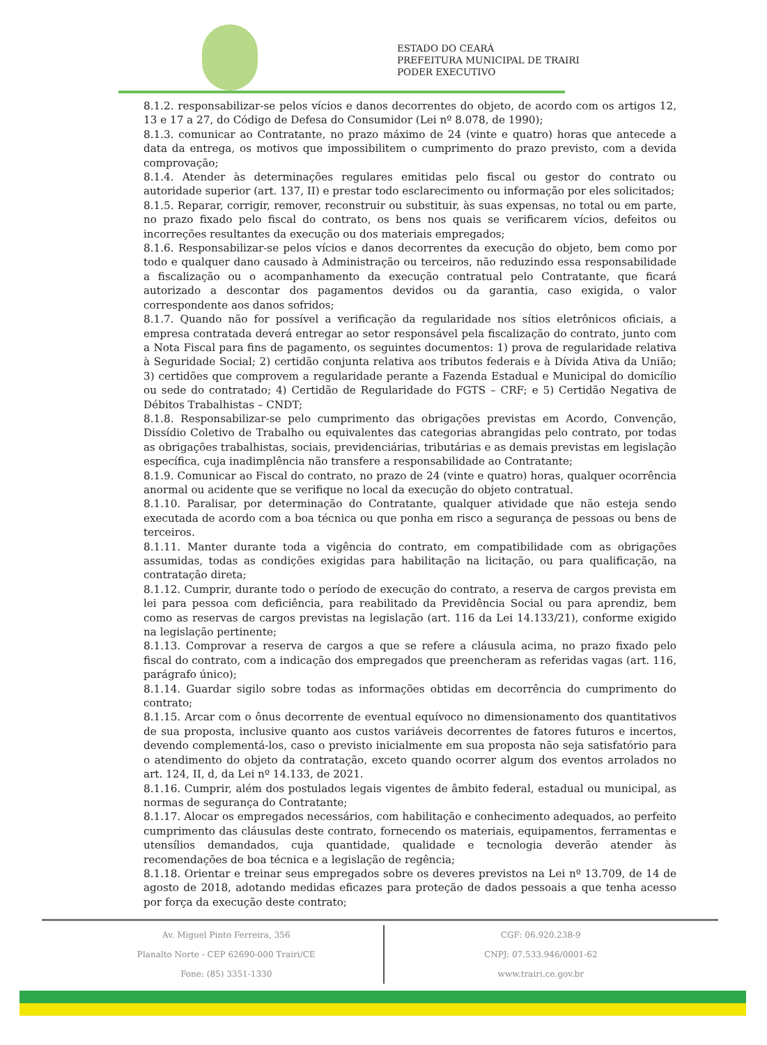ESTADO DO CEARÁ
PREFEITURA MUNICIPAL DE TRAIRI
PODER EXECUTIVO
8.1.2. responsabilizar-se pelos vícios e danos decorrentes do objeto, de acordo com os artigos 12, 13 e 17 a 27, do Código de Defesa do Consumidor (Lei nº 8.078, de 1990);
8.1.3. comunicar ao Contratante, no prazo máximo de 24 (vinte e quatro) horas que antecede a data da entrega, os motivos que impossibilitem o cumprimento do prazo previsto, com a devida comprovação;
8.1.4. Atender às determinações regulares emitidas pelo fiscal ou gestor do contrato ou autoridade superior (art. 137, II) e prestar todo esclarecimento ou informação por eles solicitados;
8.1.5. Reparar, corrigir, remover, reconstruir ou substituir, às suas expensas, no total ou em parte, no prazo fixado pelo fiscal do contrato, os bens nos quais se verificarem vícios, defeitos ou incorreções resultantes da execução ou dos materiais empregados;
8.1.6. Responsabilizar-se pelos vícios e danos decorrentes da execução do objeto, bem como por todo e qualquer dano causado à Administração ou terceiros, não reduzindo essa responsabilidade a fiscalização ou o acompanhamento da execução contratual pelo Contratante, que ficará autorizado a descontar dos pagamentos devidos ou da garantia, caso exigida, o valor correspondente aos danos sofridos;
8.1.7. Quando não for possível a verificação da regularidade nos sítios eletrônicos oficiais, a empresa contratada deverá entregar ao setor responsável pela fiscalização do contrato, junto com a Nota Fiscal para fins de pagamento, os seguintes documentos: 1) prova de regularidade relativa à Seguridade Social; 2) certidão conjunta relativa aos tributos federais e à Dívida Ativa da União; 3) certidões que comprovem a regularidade perante a Fazenda Estadual e Municipal do domicílio ou sede do contratado; 4) Certidão de Regularidade do FGTS – CRF; e 5) Certidão Negativa de Débitos Trabalhistas – CNDT;
8.1.8. Responsabilizar-se pelo cumprimento das obrigações previstas em Acordo, Convenção, Dissídio Coletivo de Trabalho ou equivalentes das categorias abrangidas pelo contrato, por todas as obrigações trabalhistas, sociais, previdenciárias, tributárias e as demais previstas em legislação específica, cuja inadimplência não transfere a responsabilidade ao Contratante;
8.1.9. Comunicar ao Fiscal do contrato, no prazo de 24 (vinte e quatro) horas, qualquer ocorrência anormal ou acidente que se verifique no local da execução do objeto contratual.
8.1.10. Paralisar, por determinação do Contratante, qualquer atividade que não esteja sendo executada de acordo com a boa técnica ou que ponha em risco a segurança de pessoas ou bens de terceiros.
8.1.11. Manter durante toda a vigência do contrato, em compatibilidade com as obrigações assumidas, todas as condições exigidas para habilitação na licitação, ou para qualificação, na contratação direta;
8.1.12. Cumprir, durante todo o período de execução do contrato, a reserva de cargos prevista em lei para pessoa com deficiência, para reabilitado da Previdência Social ou para aprendiz, bem como as reservas de cargos previstas na legislação (art. 116 da Lei 14.133/21), conforme exigido na legislação pertinente;
8.1.13. Comprovar a reserva de cargos a que se refere a cláusula acima, no prazo fixado pelo fiscal do contrato, com a indicação dos empregados que preencheram as referidas vagas (art. 116, parágrafo único);
8.1.14. Guardar sigilo sobre todas as informações obtidas em decorrência do cumprimento do contrato;
8.1.15. Arcar com o ônus decorrente de eventual equívoco no dimensionamento dos quantitativos de sua proposta, inclusive quanto aos custos variáveis decorrentes de fatores futuros e incertos, devendo complementá-los, caso o previsto inicialmente em sua proposta não seja satisfatório para o atendimento do objeto da contratação, exceto quando ocorrer algum dos eventos arrolados no art. 124, II, d, da Lei nº 14.133, de 2021.
8.1.16. Cumprir, além dos postulados legais vigentes de âmbito federal, estadual ou municipal, as normas de segurança do Contratante;
8.1.17. Alocar os empregados necessários, com habilitação e conhecimento adequados, ao perfeito cumprimento das cláusulas deste contrato, fornecendo os materiais, equipamentos, ferramentas e utensílios demandados, cuja quantidade, qualidade e tecnologia deverão atender às recomendações de boa técnica e a legislação de regência;
8.1.18. Orientar e treinar seus empregados sobre os deveres previstos na Lei nº 13.709, de 14 de agosto de 2018, adotando medidas eficazes para proteção de dados pessoais a que tenha acesso por força da execução deste contrato;
Av. Miguel Pinto Ferreira, 356
Planalto Norte - CEP 62690-000 Trairi/CE
Fone: (85) 3351-1330
CGF: 06.920.238-9
CNPJ: 07.533.946/0001-62
www.trairi.ce.gov.br